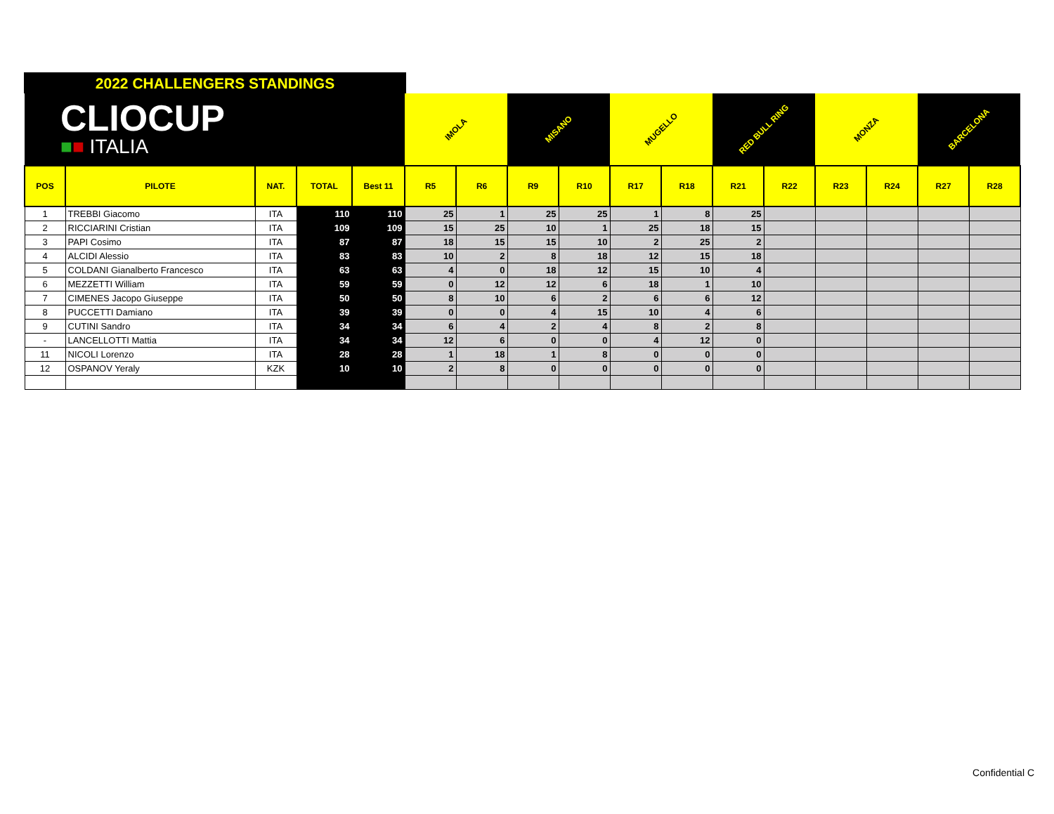2022 CHALLENGERS STANDINGS
| CLIOCUP ■ ■ ITALIA | | | | | IMOLA | | MISANO | | MUGELLO | | RED BULL RING | | MONZA | | BARCELONA | |
| POS | PILOTE | NAT. | TOTAL | Best 11 | R5 | R6 | R9 | R10 | R17 | R18 | R21 | R22 | R23 | R24 | R27 | R28 |
| 1 | TREBBI Giacomo | ITA | 110 | 110 | 25 | 1 | 25 | 25 | 1 | 8 | 25 | | | | | |
| 2 | RICCIARINI Cristian | ITA | 109 | 109 | 15 | 25 | 10 | 1 | 25 | 18 | 15 | | | | | |
| 3 | PAPI Cosimo | ITA | 87 | 87 | 18 | 15 | 15 | 10 | 2 | 25 | 2 | | | | | |
| 4 | ALCIDI Alessio | ITA | 83 | 83 | 10 | 2 | 8 | 18 | 12 | 15 | 18 | | | | | |
| 5 | COLDANI Gianalberto Francesco | ITA | 63 | 63 | 4 | 0 | 18 | 12 | 15 | 10 | 4 | | | | | |
| 6 | MEZZETTI William | ITA | 59 | 59 | 0 | 12 | 12 | 6 | 18 | 1 | 10 | | | | | |
| 7 | CIMENES Jacopo Giuseppe | ITA | 50 | 50 | 8 | 10 | 6 | 2 | 6 | 6 | 12 | | | | | |
| 8 | PUCCETTI Damiano | ITA | 39 | 39 | 0 | 0 | 4 | 15 | 10 | 4 | 6 | | | | | |
| 9 | CUTINI Sandro | ITA | 34 | 34 | 6 | 4 | 2 | 4 | 8 | 2 | 8 | | | | | |
| - | LANCELLOTTI Mattia | ITA | 34 | 34 | 12 | 6 | 0 | 0 | 4 | 12 | 0 | | | | | |
| 11 | NICOLI Lorenzo | ITA | 28 | 28 | 1 | 18 | 1 | 8 | 0 | 0 | 0 | | | | | |
| 12 | OSPANOV Yeraly | KZK | 10 | 10 | 2 | 8 | 0 | 0 | 0 | 0 | 0 | | | | | |
Confidential C